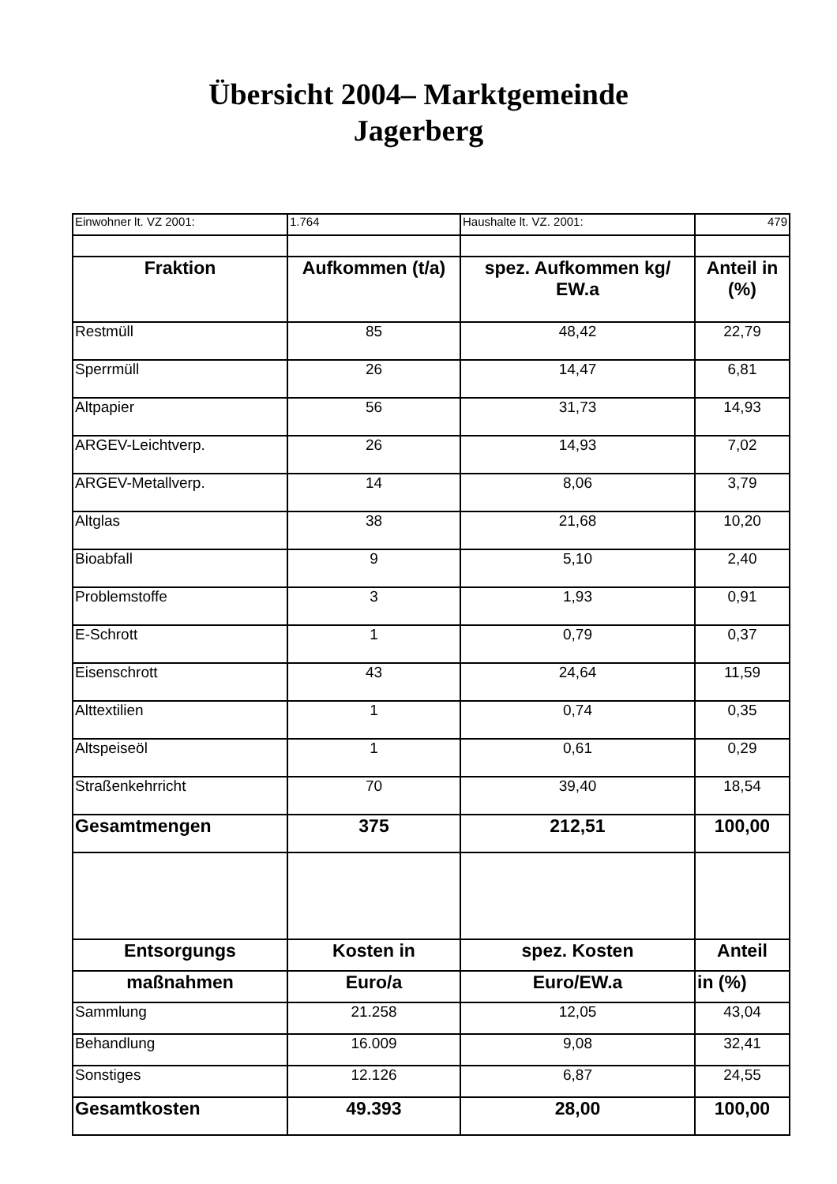Übersicht 2004– Marktgemeinde
Jagerberg
| Einwohner lt. VZ 2001: | 1.764 | Haushalte lt. VZ. 2001: | 479 |
| Fraktion | Aufkommen (t/a) | spez. Aufkommen kg/ EW.a | Anteil in (%) |
| Restmüll | 85 | 48,42 | 22,79 |
| Sperrmüll | 26 | 14,47 | 6,81 |
| Altpapier | 56 | 31,73 | 14,93 |
| ARGEV-Leichtverp. | 26 | 14,93 | 7,02 |
| ARGEV-Metallverp. | 14 | 8,06 | 3,79 |
| Altglas | 38 | 21,68 | 10,20 |
| Bioabfall | 9 | 5,10 | 2,40 |
| Problemstoffe | 3 | 1,93 | 0,91 |
| E-Schrott | 1 | 0,79 | 0,37 |
| Eisenschrott | 43 | 24,64 | 11,59 |
| Alttextilien | 1 | 0,74 | 0,35 |
| Altspeiseöl | 1 | 0,61 | 0,29 |
| Straßenkehrricht | 70 | 39,40 | 18,54 |
| Gesamtmengen | 375 | 212,51 | 100,00 |
| Entsorgungs | Kosten in | spez. Kosten | Anteil |
| maßnahmen | Euro/a | Euro/EW.a | in (%) |
| Sammlung | 21.258 | 12,05 | 43,04 |
| Behandlung | 16.009 | 9,08 | 32,41 |
| Sonstiges | 12.126 | 6,87 | 24,55 |
| Gesamtkosten | 49.393 | 28,00 | 100,00 |